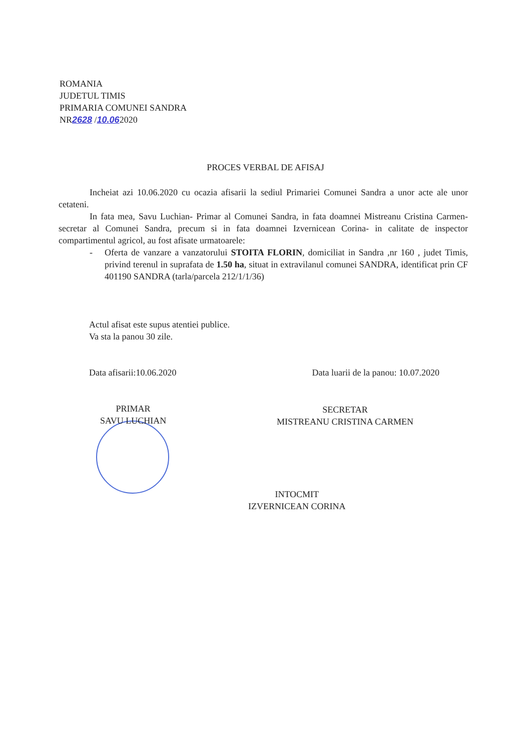ROMANIA
JUDETUL TIMIS
PRIMARIA COMUNEI SANDRA
NR2628 /10.062020
PROCES VERBAL DE AFISAJ
Incheiat azi 10.06.2020 cu ocazia afisarii la sediul Primariei Comunei Sandra a unor acte ale unor cetateni.
In fata mea, Savu Luchian- Primar al Comunei Sandra, in fata doamnei Mistreanu Cristina Carmen- secretar al Comunei Sandra, precum si in fata doamnei Izvernicean Corina- in calitate de inspector compartimentul agricol, au fost afisate urmatoarele:
- Oferta de vanzare a vanzatorului STOITA FLORIN, domiciliat in Sandra ,nr 160 , judet Timis, privind terenul in suprafata de 1.50 ha, situat in extravilanul comunei SANDRA, identificat prin CF 401190 SANDRA (tarla/parcela 212/1/1/36)
Actul afisat este supus atentiei publice.
Va sta la panou 30 zile.
Data afisarii:10.06.2020 Data luarii de la panou: 10.07.2020
PRIMAR
SAVU LUCHIAN
SECRETAR
MISTREANU CRISTINA CARMEN
INTOCMIT
IZVERNICEAN CORINA